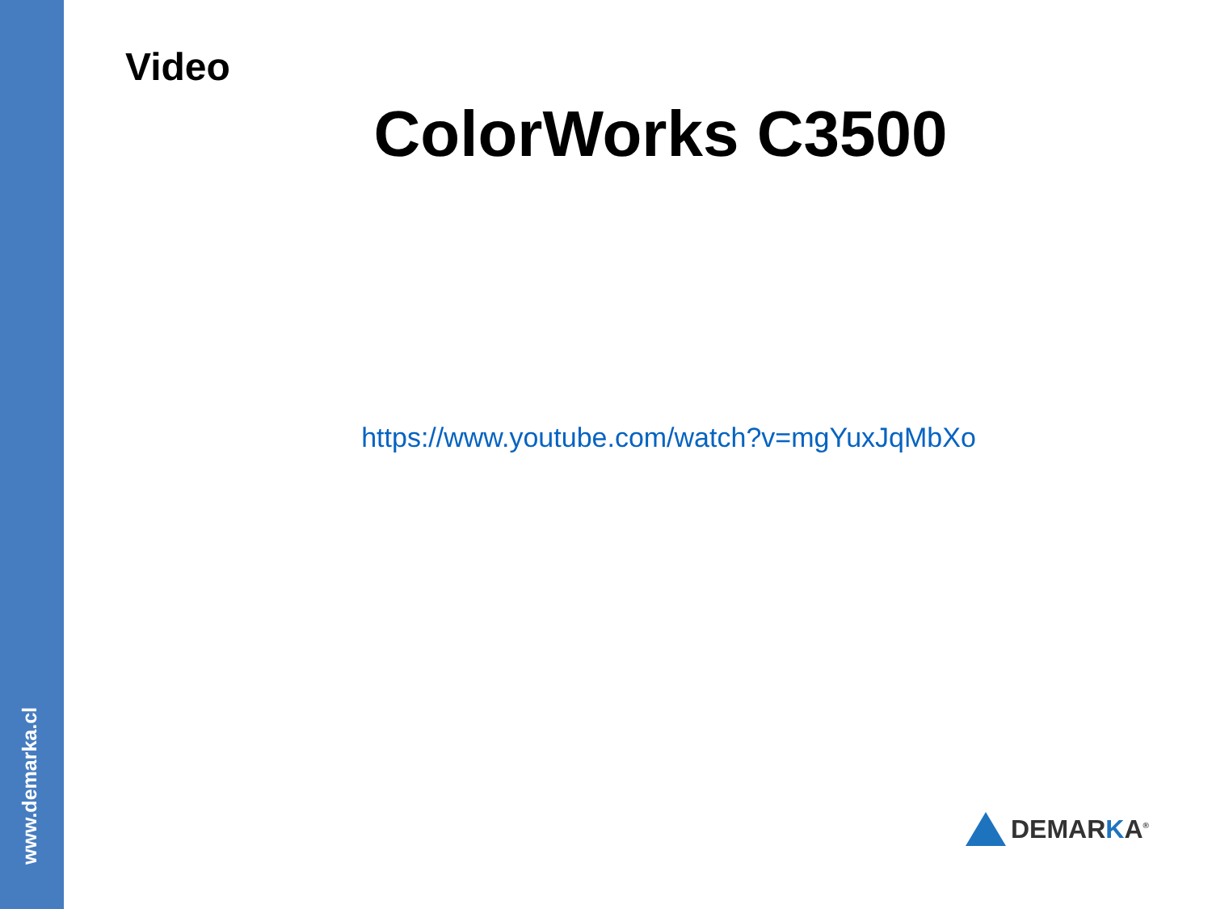www.demarka.cl
Video
ColorWorks C3500
https://www.youtube.com/watch?v=mgYuxJqMbXo
DEMARKA<sup>®</sup>